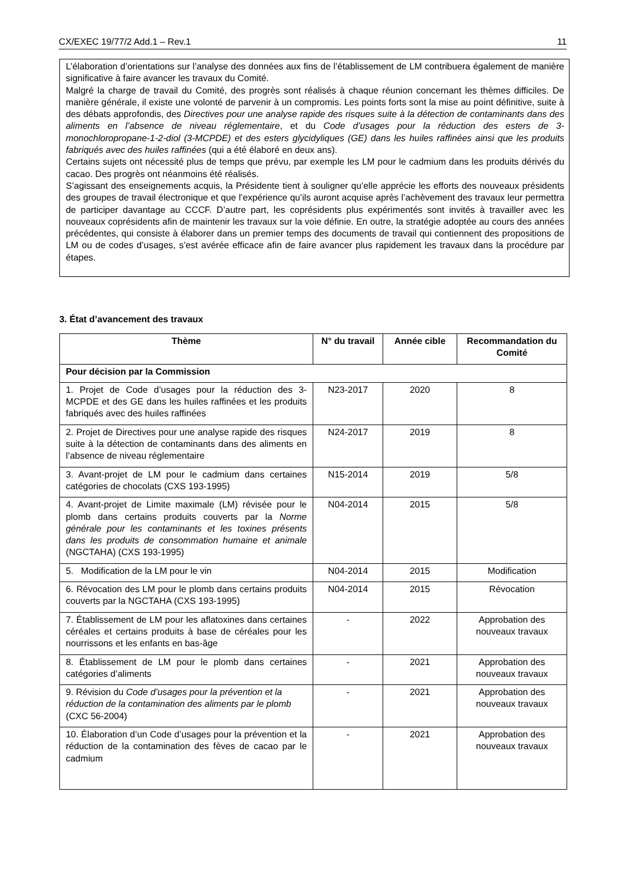CX/EXEC 19/77/2 Add.1 – Rev.1 11
L’élaboration d’orientations sur l’analyse des données aux fins de l’établissement de LM contribuera également de manière significative à faire avancer les travaux du Comité.
Malgré la charge de travail du Comité, des progrès sont réalisés à chaque réunion concernant les thèmes difficiles. De manière générale, il existe une volonté de parvenir à un compromis. Les points forts sont la mise au point définitive, suite à des débats approfondis, des Directives pour une analyse rapide des risques suite à la détection de contaminants dans des aliments en l’absence de niveau réglementaire, et du Code d’usages pour la réduction des esters de 3-monochloropropane-1-2-diol (3-MCPDE) et des esters glycidyliques (GE) dans les huiles raffinées ainsi que les produits fabriqués avec des huiles raffinées (qui a été élaboré en deux ans).
Certains sujets ont nécessité plus de temps que prévu, par exemple les LM pour le cadmium dans les produits dérivés du cacao. Des progrès ont néanmoins été réalisés.
S’agissant des enseignements acquis, la Présidente tient à souligner qu’elle apprécie les efforts des nouveaux présidents des groupes de travail électronique et que l’expérience qu’ils auront acquise après l’achèvement des travaux leur permettra de participer davantage au CCCF. D’autre part, les coprésidents plus expérimentés sont invités à travailler avec les nouveaux coprésidents afin de maintenir les travaux sur la voie définie. En outre, la stratégie adoptée au cours des années précédentes, qui consiste à élaborer dans un premier temps des documents de travail qui contiennent des propositions de LM ou de codes d’usages, s’est avérée efficace afin de faire avancer plus rapidement les travaux dans la procédure par étapes.
3. État d’avancement des travaux
| Thème | N° du travail | Année cible | Recommandation du Comité |
| --- | --- | --- | --- |
| Pour décision par la Commission | | | |
| 1. Projet de Code d’usages pour la réduction des 3-MCPDE et des GE dans les huiles raffinées et les produits fabriqués avec des huiles raffinées | N23-2017 | 2020 | 8 |
| 2. Projet de Directives pour une analyse rapide des risques suite à la détection de contaminants dans des aliments en l’absence de niveau réglementaire | N24-2017 | 2019 | 8 |
| 3. Avant-projet de LM pour le cadmium dans certaines catégories de chocolats (CXS 193-1995) | N15-2014 | 2019 | 5/8 |
| 4. Avant-projet de Limite maximale (LM) révisée pour le plomb dans certains produits couverts par la Norme générale pour les contaminants et les toxines présents dans les produits de consommation humaine et animale (NGCTAHA) (CXS 193-1995) | N04-2014 | 2015 | 5/8 |
| 5. Modification de la LM pour le vin | N04-2014 | 2015 | Modification |
| 6. Révocation des LM pour le plomb dans certains produits couverts par la NGCTAHA (CXS 193-1995) | N04-2014 | 2015 | Révocation |
| 7. Établissement de LM pour les aflatoxines dans certaines céréales et certains produits à base de céréales pour les nourrissons et les enfants en bas-âge | - | 2022 | Approbation des nouveaux travaux |
| 8. Établissement de LM pour le plomb dans certaines catégories d’aliments | - | 2021 | Approbation des nouveaux travaux |
| 9. Révision du Code d’usages pour la prévention et la réduction de la contamination des aliments par le plomb (CXC 56-2004) | - | 2021 | Approbation des nouveaux travaux |
| 10. Élaboration d’un Code d’usages pour la prévention et la réduction de la contamination des fèves de cacao par le cadmium | - | 2021 | Approbation des nouveaux travaux |